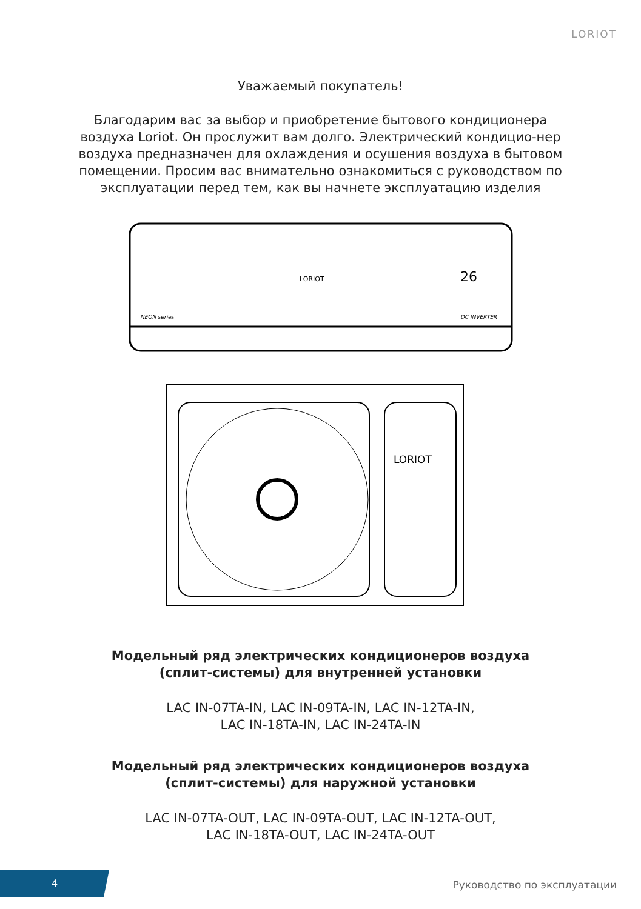LORIOT
Уважаемый покупатель!
Благодарим вас за выбор и приобретение бытового кондиционера воздуха Loriot. Он прослужит вам долго. Электрический кондицио-нер воздуха предназначен для охлаждения и осушения воздуха в бытовом помещении. Просим вас внимательно ознакомиться с руководством по эксплуатации перед тем, как вы начнете эксплуатацию изделия
LORIOT
26
NEON series
DC INVERTER
LORIOT
Модельный ряд электрических кондиционеров воздуха
(сплит-системы) для внутренней установки
LAC IN-07TA-IN, LAC IN-09TA-IN, LAC IN-12TA-IN,
LAC IN-18TA-IN, LAC IN-24TA-IN
Модельный ряд электрических кондиционеров воздуха
(сплит-системы) для наружной установки
LAC IN-07TA-OUT, LAC IN-09TA-OUT, LAC IN-12TA-OUT,
LAC IN-18TA-OUT, LAC IN-24TA-OUT
4
Руководство по эксплуатации